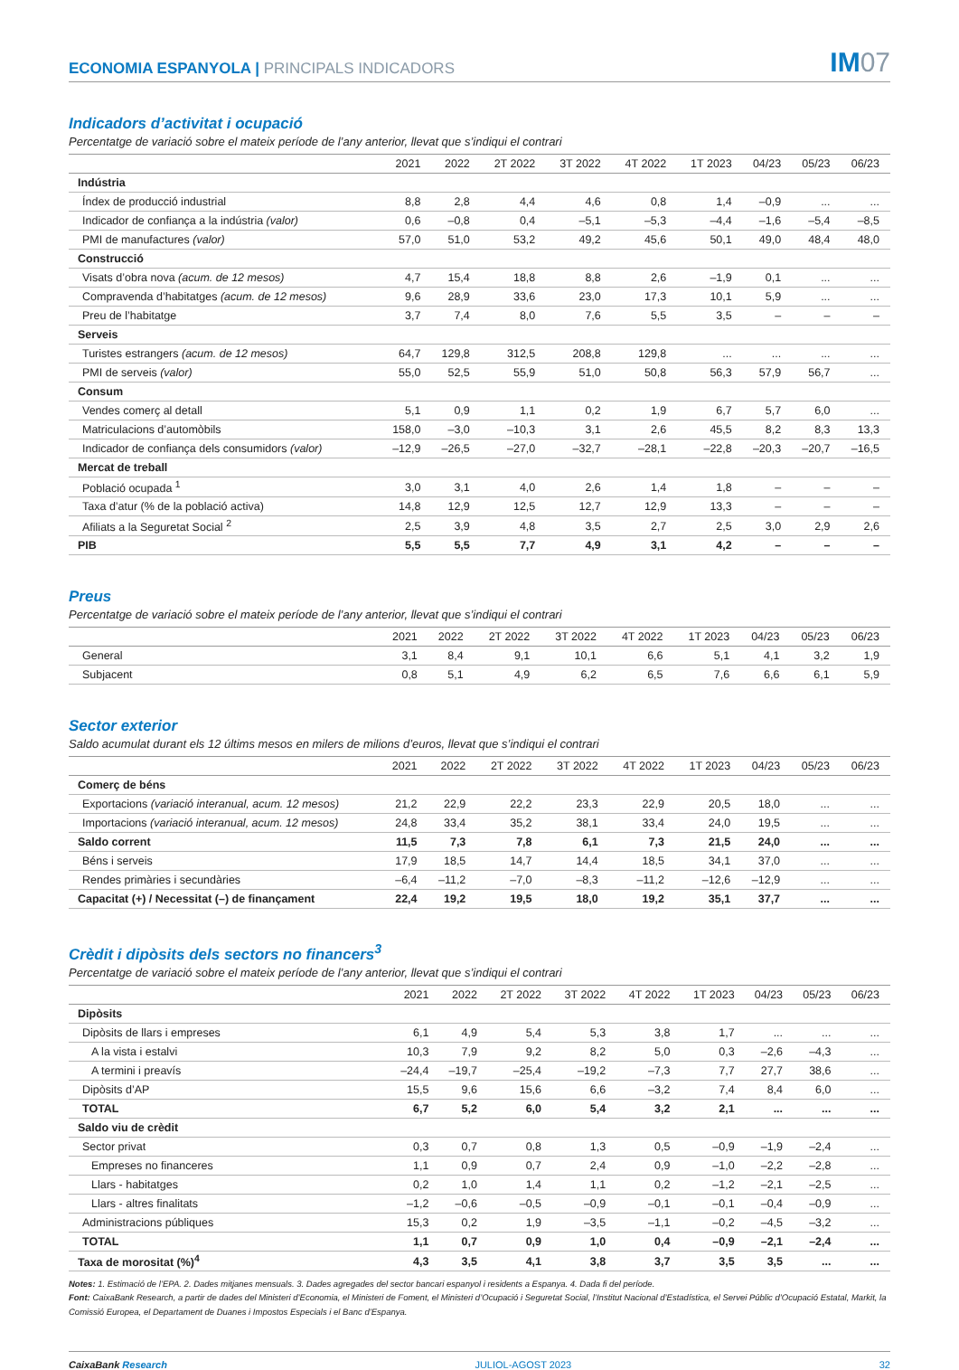ECONOMIA ESPANYOLA | PRINCIPALS INDICADORS
IM07
Indicadors d’activitat i ocupació
Percentatge de variació sobre el mateix període de l’any anterior, llevat que s’indiqui el contrari
| | 2021 | 2022 | 2T 2022 | 3T 2022 | 4T 2022 | 1T 2023 | 04/23 | 05/23 | 06/23 |
| --- | --- | --- | --- | --- | --- | --- | --- | --- | --- |
| Indústria | | | | | | | | | |
| Índex de producció industrial | 8,8 | 2,8 | 4,4 | 4,6 | 0,8 | 1,4 | –0,9 | ... | ... |
| Indicador de confiança a la indústria (valor) | 0,6 | –0,8 | 0,4 | –5,1 | –5,3 | –4,4 | –1,6 | –5,4 | –8,5 |
| PMI de manufactures (valor) | 57,0 | 51,0 | 53,2 | 49,2 | 45,6 | 50,1 | 49,0 | 48,4 | 48,0 |
| Construcció | | | | | | | | | |
| Visats d’obra nova (acum. de 12 mesos) | 4,7 | 15,4 | 18,8 | 8,8 | 2,6 | –1,9 | 0,1 | ... | ... |
| Compravenda d’habitatges (acum. de 12 mesos) | 9,6 | 28,9 | 33,6 | 23,0 | 17,3 | 10,1 | 5,9 | ... | ... |
| Preu de l’habitatge | 3,7 | 7,4 | 8,0 | 7,6 | 5,5 | 3,5 | – | – | – |
| Serveis | | | | | | | | | |
| Turistes estrangers (acum. de 12 mesos) | 64,7 | 129,8 | 312,5 | 208,8 | 129,8 | ... | ... | ... | ... |
| PMI de serveis (valor) | 55,0 | 52,5 | 55,9 | 51,0 | 50,8 | 56,3 | 57,9 | 56,7 | ... |
| Consum | | | | | | | | | |
| Vendes comerç al detall | 5,1 | 0,9 | 1,1 | 0,2 | 1,9 | 6,7 | 5,7 | 6,0 | ... |
| Matriculacions d’automòbils | 158,0 | –3,0 | –10,3 | 3,1 | 2,6 | 45,5 | 8,2 | 8,3 | 13,3 |
| Indicador de confiança dels consumidors (valor) | –12,9 | –26,5 | –27,0 | –32,7 | –28,1 | –22,8 | –20,3 | –20,7 | –16,5 |
| Mercat de treball | | | | | | | | | |
| Població ocupada <sup>1</sup> | 3,0 | 3,1 | 4,0 | 2,6 | 1,4 | 1,8 | – | – | – |
| Taxa d’atur (% de la població activa) | 14,8 | 12,9 | 12,5 | 12,7 | 12,9 | 13,3 | – | – | – |
| Afiliats a la Seguretat Social <sup>2</sup> | 2,5 | 3,9 | 4,8 | 3,5 | 2,7 | 2,5 | 3,0 | 2,9 | 2,6 |
| PIB | 5,5 | 5,5 | 7,7 | 4,9 | 3,1 | 4,2 | – | – | – |
Preus
Percentatge de variació sobre el mateix període de l’any anterior, llevat que s’indiqui el contrari
| | 2021 | 2022 | 2T 2022 | 3T 2022 | 4T 2022 | 1T 2023 | 04/23 | 05/23 | 06/23 |
| --- | --- | --- | --- | --- | --- | --- | --- | --- | --- |
| General | 3,1 | 8,4 | 9,1 | 10,1 | 6,6 | 5,1 | 4,1 | 3,2 | 1,9 |
| Subjacent | 0,8 | 5,1 | 4,9 | 6,2 | 6,5 | 7,6 | 6,6 | 6,1 | 5,9 |
Sector exterior
Saldo acumulat durant els 12 últims mesos en milers de milions d’euros, llevat que s’indiqui el contrari
| | 2021 | 2022 | 2T 2022 | 3T 2022 | 4T 2022 | 1T 2023 | 04/23 | 05/23 | 06/23 |
| --- | --- | --- | --- | --- | --- | --- | --- | --- | --- |
| Comerç de béns | | | | | | | | | |
| Exportacions (variació interanual, acum. 12 mesos) | 21,2 | 22,9 | 22,2 | 23,3 | 22,9 | 20,5 | 18,0 | ... | ... |
| Importacions (variació interanual, acum. 12 mesos) | 24,8 | 33,4 | 35,2 | 38,1 | 33,4 | 24,0 | 19,5 | ... | ... |
| Saldo corrent | 11,5 | 7,3 | 7,8 | 6,1 | 7,3 | 21,5 | 24,0 | ... | ... |
| Béns i serveis | 17,9 | 18,5 | 14,7 | 14,4 | 18,5 | 34,1 | 37,0 | ... | ... |
| Rendes primàries i secundàries | –6,4 | –11,2 | –7,0 | –8,3 | –11,2 | –12,6 | –12,9 | ... | ... |
| Capacitat (+) / Necessitat (–) de finançament | 22,4 | 19,2 | 19,5 | 18,0 | 19,2 | 35,1 | 37,7 | ... | ... |
Crèdit i dipòsits dels sectors no financers<sup>3</sup>
Percentatge de variació sobre el mateix període de l’any anterior, llevat que s’indiqui el contrari
| | 2021 | 2022 | 2T 2022 | 3T 2022 | 4T 2022 | 1T 2023 | 04/23 | 05/23 | 06/23 |
| --- | --- | --- | --- | --- | --- | --- | --- | --- | --- |
| Dipòsits | | | | | | | | | |
| Dipòsits de llars i empreses | 6,1 | 4,9 | 5,4 | 5,3 | 3,8 | 1,7 | ... | ... | ... |
| A la vista i estalvi | 10,3 | 7,9 | 9,2 | 8,2 | 5,0 | 0,3 | –2,6 | –4,3 | ... |
| A termini i preavís | –24,4 | –19,7 | –25,4 | –19,2 | –7,3 | 7,7 | 27,7 | 38,6 | ... |
| Dipòsits d’AP | 15,5 | 9,6 | 15,6 | 6,6 | –3,2 | 7,4 | 8,4 | 6,0 | ... |
| TOTAL | 6,7 | 5,2 | 6,0 | 5,4 | 3,2 | 2,1 | ... | ... | ... |
| Saldo viu de crèdit | | | | | | | | | |
| Sector privat | 0,3 | 0,7 | 0,8 | 1,3 | 0,5 | –0,9 | –1,9 | –2,4 | ... |
| Empreses no financeres | 1,1 | 0,9 | 0,7 | 2,4 | 0,9 | –1,0 | –2,2 | –2,8 | ... |
| Llars - habitatges | 0,2 | 1,0 | 1,4 | 1,1 | 0,2 | –1,2 | –2,1 | –2,5 | ... |
| Llars - altres finalitats | –1,2 | –0,6 | –0,5 | –0,9 | –0,1 | –0,1 | –0,4 | –0,9 | ... |
| Administracions públiques | 15,3 | 0,2 | 1,9 | –3,5 | –1,1 | –0,2 | –4,5 | –3,2 | ... |
| TOTAL | 1,1 | 0,7 | 0,9 | 1,0 | 0,4 | –0,9 | –2,1 | –2,4 | ... |
| Taxa de morositat (%)<sup>4</sup> | 4,3 | 3,5 | 4,1 | 3,8 | 3,7 | 3,5 | 3,5 | ... | ... |
Notes: 1. Estimació de l’EPA. 2. Dades mitjanes mensuals. 3. Dades agregades del sector bancari espanyol i residents a Espanya. 4. Dada fi del període.
Font: CaixaBank Research, a partir de dades del Ministeri d’Economia, el Ministeri de Foment, el Ministeri d’Ocupació i Seguretat Social, l’Institut Nacional d’Estadística, el Servei Públic d’Ocupació Estatal, Markit, la Comissió Europea, el Departament de Duanes i Impostos Especials i el Banc d’Espanya.
CaixaBank Research JULIOL-AGOST 2023 32